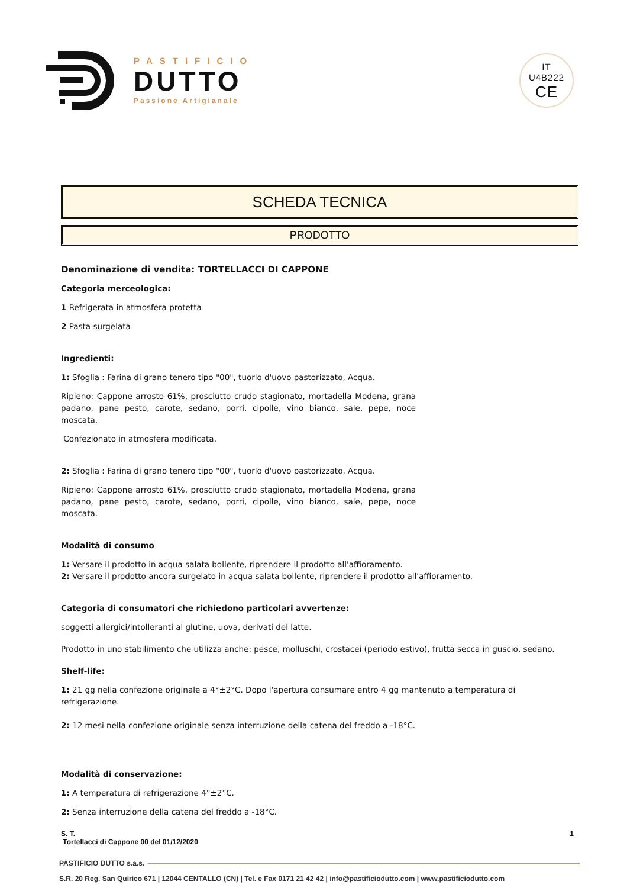PASTIFICIO
DUTTO
Passione Artigianale
IT
U4B222
CE
SCHEDA TECNICA
PRODOTTO
Denominazione di vendita: TORTELLACCI DI CAPPONE
Categoria merceologica:
1 Refrigerata in atmosfera protetta
2 Pasta surgelata
Ingredienti:
1: Sfoglia : Farina di grano tenero tipo "00", tuorlo d'uovo pastorizzato, Acqua.
Ripieno: Cappone arrosto 61%, prosciutto crudo stagionato, mortadella Modena, grana padano, pane pesto, carote, sedano, porri, cipolle, vino bianco, sale, pepe, noce moscata.
Confezionato in atmosfera modificata.
2: Sfoglia : Farina di grano tenero tipo "00", tuorlo d'uovo pastorizzato, Acqua.
Ripieno: Cappone arrosto 61%, prosciutto crudo stagionato, mortadella Modena, grana padano, pane pesto, carote, sedano, porri, cipolle, vino bianco, sale, pepe, noce moscata.
Modalità di consumo
1: Versare il prodotto in acqua salata bollente, riprendere il prodotto all'affioramento.
2: Versare il prodotto ancora surgelato in acqua salata bollente, riprendere il prodotto all'affioramento.
Categoria di consumatori che richiedono particolari avvertenze:
soggetti allergici/intolleranti al glutine, uova, derivati del latte.
Prodotto in uno stabilimento che utilizza anche: pesce, molluschi, crostacei (periodo estivo), frutta secca in guscio, sedano.
Shelf-life:
1: 21 gg nella confezione originale a 4°±2°C. Dopo l'apertura consumare entro 4 gg mantenuto a temperatura di refrigerazione.
2: 12 mesi nella confezione originale senza interruzione della catena del freddo a -18°C.
Modalità di conservazione:
1: A temperatura di refrigerazione 4°±2°C.
2: Senza interruzione della catena del freddo a -18°C.
S. T.
Tortellacci di Cappone 00 del 01/12/2020
1
PASTIFICIO DUTTO s.a.s.
S.R. 20 Reg. San Quirico 671 | 12044 CENTALLO (CN) | Tel. e Fax 0171 21 42 42 | info@pastificiodutto.com | www.pastificiodutto.com